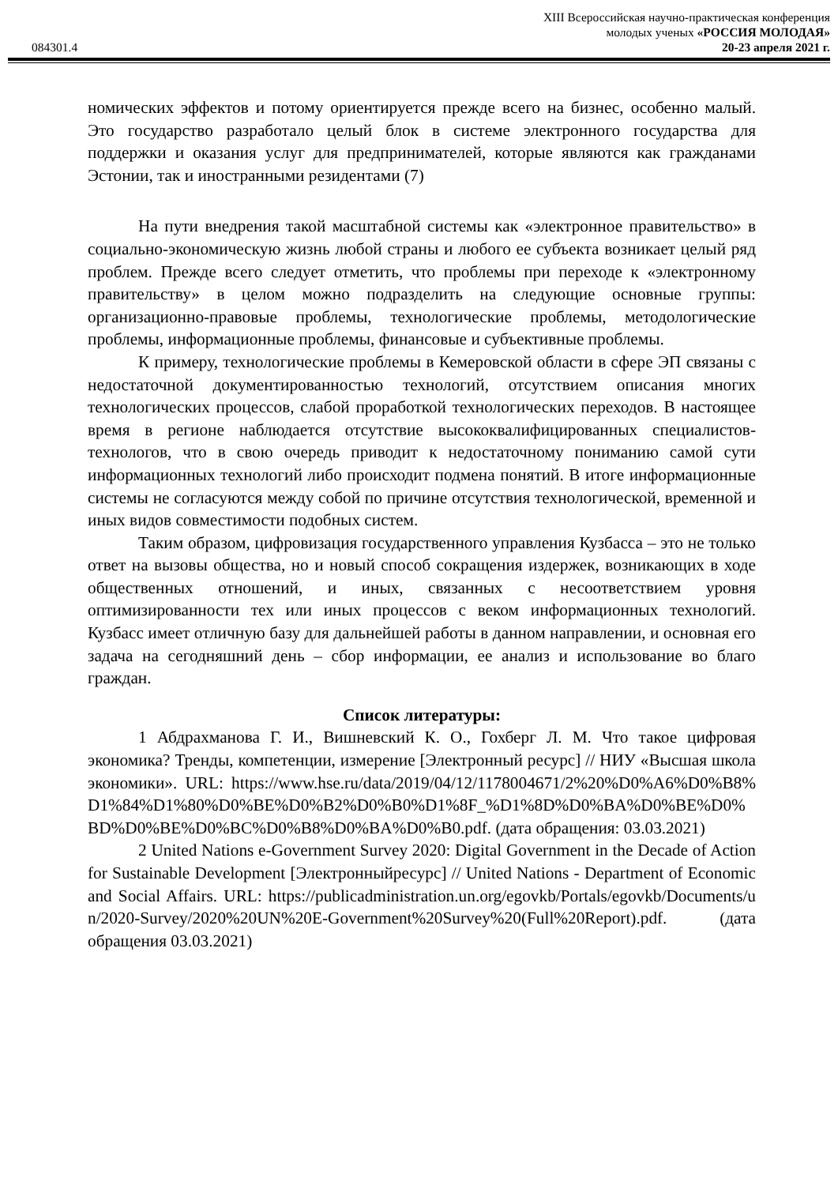XIII Всероссийская научно-практическая конференция
молодых ученых «РОССИЯ МОЛОДАЯ»
084301.4 20-23 апреля 2021 г.
номических эффектов и потому ориентируется прежде всего на бизнес, особенно малый. Это государство разработало целый блок в системе электронного государства для поддержки и оказания услуг для предпринимателей, которые являются как гражданами Эстонии, так и иностранными резидентами (7)
На пути внедрения такой масштабной системы как «электронное правительство» в социально-экономическую жизнь любой страны и любого ее субъекта возникает целый ряд проблем. Прежде всего следует отметить, что проблемы при переходе к «электронному правительству» в целом можно подразделить на следующие основные группы: организационно-правовые проблемы, технологические проблемы, методологические проблемы, информационные проблемы, финансовые и субъективные проблемы.
К примеру, технологические проблемы в Кемеровской области в сфере ЭП связаны с недостаточной документированностью технологий, отсутствием описания многих технологических процессов, слабой проработкой технологических переходов. В настоящее время в регионе наблюдается отсутствие высококвалифицированных специалистов-технологов, что в свою очередь приводит к недостаточному пониманию самой сути информационных технологий либо происходит подмена понятий. В итоге информационные системы не согласуются между собой по причине отсутствия технологической, временной и иных видов совместимости подобных систем.
Таким образом, цифровизация государственного управления Кузбасса – это не только ответ на вызовы общества, но и новый способ сокращения издержек, возникающих в ходе общественных отношений, и иных, связанных с несоответствием уровня оптимизированности тех или иных процессов с веком информационных технологий. Кузбасс имеет отличную базу для дальнейшей работы в данном направлении, и основная его задача на сегодняшний день – сбор информации, ее анализ и использование во благо граждан.
Список литературы:
1 Абдрахманова Г. И., Вишневский К. О., Гохберг Л. М. Что такое цифровая экономика? Тренды, компетенции, измерение [Электронный ресурс] // НИУ «Высшая школа экономики». URL: https://www.hse.ru/data/2019/04/12/1178004671/2%20%D0%A6%D0%B8%D1%84%D1%80%D0%BE%D0%B2%D0%B0%D1%8F_%D1%8D%D0%BA%D0%BE%D0%BD%D0%BE%D0%BC%D0%B8%D0%BA%D0%B0.pdf. (дата обращения: 03.03.2021)
2 United Nations e-Government Survey 2020: Digital Government in the Decade of Action for Sustainable Development [Электронныйресурс] // United Nations - Department of Economic and Social Affairs. URL: https://publicadministration.un.org/egovkb/Portals/egovkb/Documents/un/2020-Survey/2020%20UN%20E-Government%20Survey%20(Full%20Report).pdf. (дата обращения 03.03.2021)